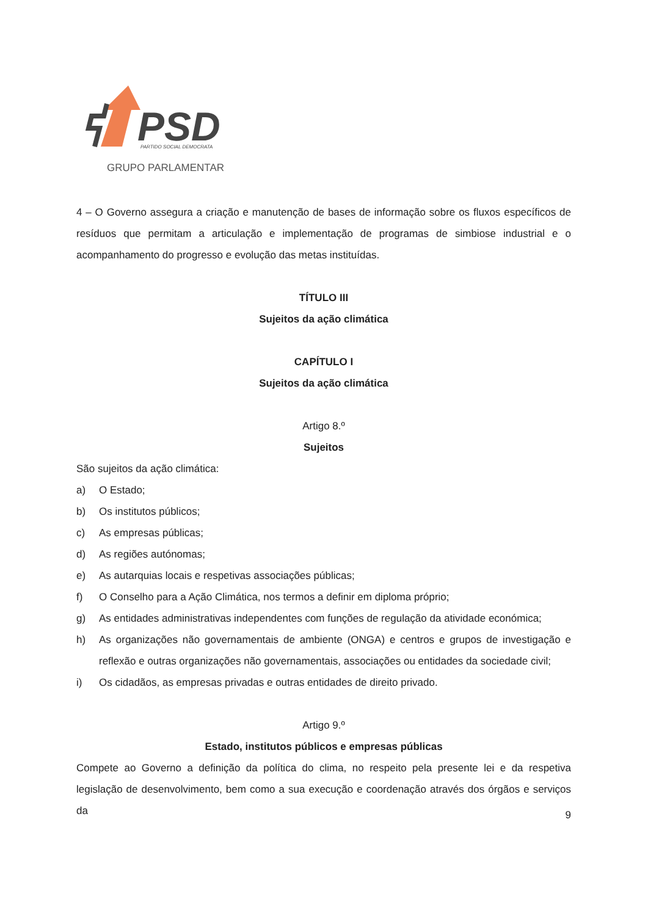PSD
PARTIDO SOCIAL DEMOCRATA
GRUPO PARLAMENTAR
4 – O Governo assegura a criação e manutenção de bases de informação sobre os fluxos específicos de resíduos que permitam a articulação e implementação de programas de simbiose industrial e o acompanhamento do progresso e evolução das metas instituídas.
TÍTULO III
Sujeitos da ação climática
CAPÍTULO I
Sujeitos da ação climática
Artigo 8.º
Sujeitos
São sujeitos da ação climática:
a) O Estado;
b) Os institutos públicos;
c) As empresas públicas;
d) As regiões autónomas;
e) As autarquias locais e respetivas associações públicas;
f) O Conselho para a Ação Climática, nos termos a definir em diploma próprio;
g) As entidades administrativas independentes com funções de regulação da atividade económica;
h) As organizações não governamentais de ambiente (ONGA) e centros e grupos de investigação e reflexão e outras organizações não governamentais, associações ou entidades da sociedade civil;
i) Os cidadãos, as empresas privadas e outras entidades de direito privado.
Artigo 9.º
Estado, institutos públicos e empresas públicas
Compete ao Governo a definição da política do clima, no respeito pela presente lei e da respetiva legislação de desenvolvimento, bem como a sua execução e coordenação através dos órgãos e serviços da
9